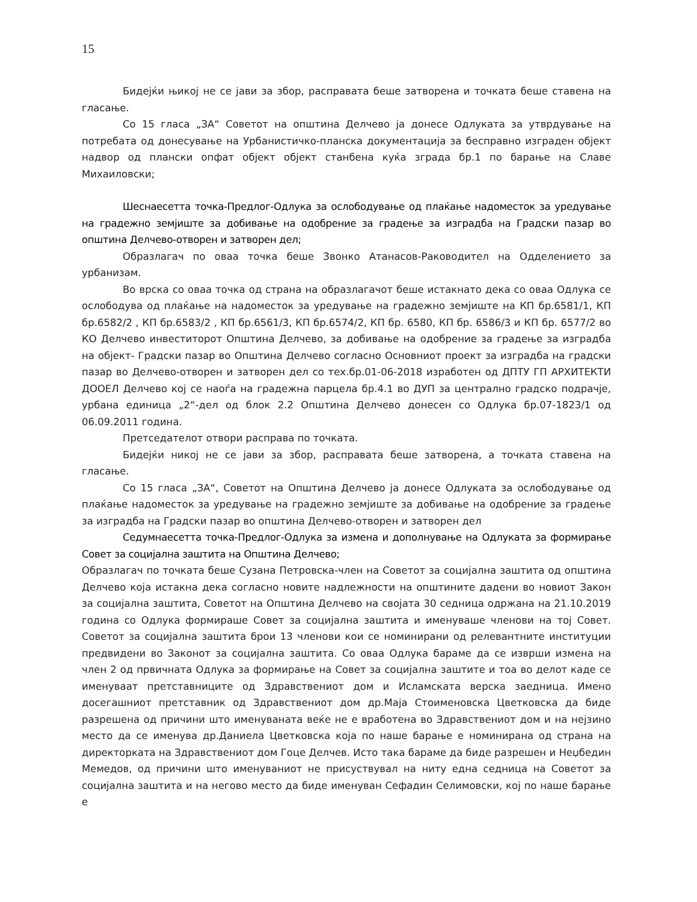15
Бидејќи њикој не се јави за збор, расправата беше затворена и точката беше ставена на гласање.
Со 15 гласа „ЗА“ Советот на општина Делчево ја донесе Одлуката за утврдување на потребата од донесување на Урбанистичко-планска документација за бесправно изграден објект надвор од плански опфат објект објект станбена куќа зграда бр.1 по барање на Славе Михаиловски;
Шеснаесетта точка-Предлог-Одлука за ослободување од плаќање надоместок за уредување на градежно земјиште за добивање на одобрение за градење за изградба на Градски пазар во општина Делчево-отворен и затворен дел;
Образлагач по оваа точка беше Звонко Атанасов-Раководител на Одделението за урбанизам.
Во врска со оваа точка од страна на образлагачот беше истакнато дека со оваа Одлука се ослободува од плаќање на надоместок за уредување на градежно земјиште на КП бр.6581/1, КП бр.6582/2 , КП бр.6583/2 , КП бр.6561/3, КП бр.6574/2, КП бр. 6580, КП бр. 6586/3 и КП бр. 6577/2 во КО Делчево инвеститорот Општина Делчево, за добивање на одобрение за градење за изградба на објект- Градски пазар во Општина Делчево согласно Основниот проект за изградба на градски пазар во Делчево-отворен и затворен дел со тех.бр.01-06-2018 изработен од ДПТУ ГП АРХИТЕКТИ ДООЕЛ Делчево кој се наоѓа на градежна парцела бр.4.1 во ДУП за централно градско подрачје, урбана единица „2“-дел од блок 2.2 Општина Делчево донесен со Одлука бр.07-1823/1 од 06.09.2011 година.
Претседателот отвори расправа по точката.
Бидејќи никој не се јави за збор, расправата беше затворена, а точката ставена на гласање.
Со 15 гласа „ЗА“, Советот на Општина Делчево ја донесе Одлуката за ослободување од плаќање надоместок за уредување на градежно земјиште за добивање на одобрение за градење за изградба на Градски пазар во општина Делчево-отворен и затворен дел
Седумнаесетта точка-Предлог-Одлука за измена и дополнување на Одлуката за формирање Совет за социјална заштита на Општина Делчево;
Образлагач по точката беше Сузана Петровска-член на Советот за социјална заштита од општина Делчево која истакна дека согласно новите надлежности на општините дадени во новиот Закон за социјална заштита, Советот на Општина Делчево на својата 30 седница одржана на 21.10.2019 година со Одлука формираше Совет за социјална заштита и именуваше членови на тој Совет. Советот за социјална заштита брои 13 членови кои се номинирани од релевантните институции предвидени во Законот за социјална заштита. Со оваа Одлука бараме да се изврши измена на член 2 од првичната Одлука за формирање на Совет за социјална заштите и тоа во делот каде се именуваат претставниците од Здравствениот дом и Исламската верска заедница. Имено досегашниот претставник од Здравствениот дом др.Маја Стоименовска Цветковска да биде разрешена од причини што именуваната веќе не е вработена во Здравствениот дом и на нејзино место да се именува др.Даниела Цветковска која по наше барање е номинирана од страна на директорката на Здравствениот дом Гоце Делчев. Исто така бараме да биде разрешен и Неџбедин Мемедов, од причини што именуваниот не присуствувал на ниту една седница на Советот за социјална заштита и на негово место да биде именуван Сефадин Селимовски, кој по наше барање е